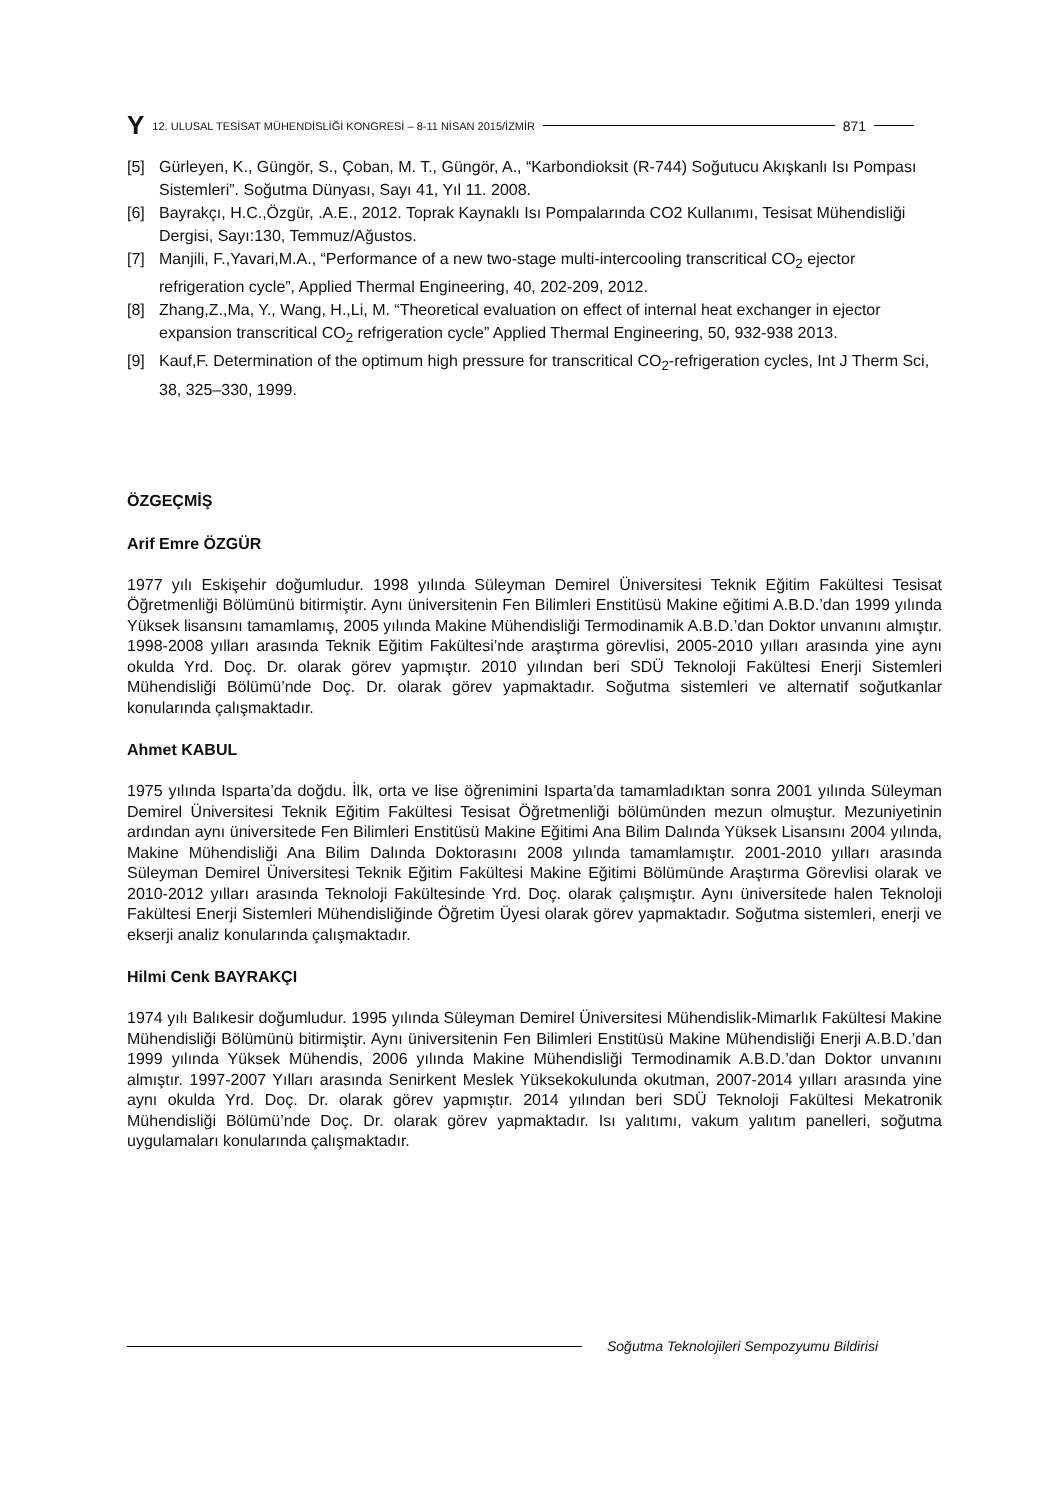Y 12. ULUSAL TESİSAT MÜHENDİSLİĞİ KONGRESİ – 8-11 NİSAN 2015/İZMİR 871
[5] Gürleyen, K., Güngör, S., Çoban, M. T., Güngör, A., “Karbondioksit (R-744) Soğutucu Akışkanlı Isı Pompası Sistemleri”. Soğutma Dünyası, Sayı 41, Yıl 11. 2008.
[6] Bayrakçı, H.C.,Özgür, .A.E., 2012. Toprak Kaynaklı Isı Pompalarında CO2 Kullanımı, Tesisat Mühendisliği Dergisi, Sayı:130, Temmuz/Ağustos.
[7] Manjili, F.,Yavari,M.A., “Performance of a new two-stage multi-intercooling transcritical CO<sub>2</sub> ejector refrigeration cycle”, Applied Thermal Engineering, 40, 202-209, 2012.
[8] Zhang,Z.,Ma, Y., Wang, H.,Li, M. “Theoretical evaluation on effect of internal heat exchanger in ejector expansion transcritical CO<sub>2</sub> refrigeration cycle” Applied Thermal Engineering, 50, 932-938 2013.
[9] Kauf,F. Determination of the optimum high pressure for transcritical CO<sub>2</sub>-refrigeration cycles, Int J Therm Sci, 38, 325–330, 1999.
ÖZGEÇMİŞ
Arif Emre ÖZGÜR
1977 yılı Eskişehir doğumludur. 1998 yılında Süleyman Demirel Üniversitesi Teknik Eğitim Fakültesi Tesisat Öğretmenliği Bölümünü bitirmiştir. Aynı üniversitenin Fen Bilimleri Enstitüsü Makine eğitimi A.B.D.’dan 1999 yılında Yüksek lisansını tamamlamış, 2005 yılında Makine Mühendisliği Termodinamik A.B.D.’dan Doktor unvanını almıştır. 1998-2008 yılları arasında Teknik Eğitim Fakültesi’nde araştırma görevlisi, 2005-2010 yılları arasında yine aynı okulda Yrd. Doç. Dr. olarak görev yapmıştır. 2010 yılından beri SDÜ Teknoloji Fakültesi Enerji Sistemleri Mühendisliği Bölümü’nde Doç. Dr. olarak görev yapmaktadır. Soğutma sistemleri ve alternatif soğutkanlar konularında çalışmaktadır.
Ahmet KABUL
1975 yılında Isparta’da doğdu. İlk, orta ve lise öğrenimini Isparta’da tamamladıktan sonra 2001 yılında Süleyman Demirel Üniversitesi Teknik Eğitim Fakültesi Tesisat Öğretmenliği bölümünden mezun olmuştur. Mezuniyetinin ardından aynı üniversitede Fen Bilimleri Enstitüsü Makine Eğitimi Ana Bilim Dalında Yüksek Lisansını 2004 yılında, Makine Mühendisliği Ana Bilim Dalında Doktorasını 2008 yılında tamamlamıştır. 2001-2010 yılları arasında Süleyman Demirel Üniversitesi Teknik Eğitim Fakültesi Makine Eğitimi Bölümünde Araştırma Görevlisi olarak ve 2010-2012 yılları arasında Teknoloji Fakültesinde Yrd. Doç. olarak çalışmıştır. Aynı üniversitede halen Teknoloji Fakültesi Enerji Sistemleri Mühendisliğinde Öğretim Üyesi olarak görev yapmaktadır. Soğutma sistemleri, enerji ve ekserji analiz konularında çalışmaktadır.
Hilmi Cenk BAYRAKÇI
1974 yılı Balıkesir doğumludur. 1995 yılında Süleyman Demirel Üniversitesi Mühendislik-Mimarlık Fakültesi Makine Mühendisliği Bölümünü bitirmiştir. Aynı üniversitenin Fen Bilimleri Enstitüsü Makine Mühendisliği Enerji A.B.D.’dan 1999 yılında Yüksek Mühendis, 2006 yılında Makine Mühendisliği Termodinamik A.B.D.’dan Doktor unvanını almıştır. 1997-2007 Yılları arasında Senirkent Meslek Yüksekokulunda okutman, 2007-2014 yılları arasında yine aynı okulda Yrd. Doç. Dr. olarak görev yapmıştır. 2014 yılından beri SDÜ Teknoloji Fakültesi Mekatronik Mühendisliği Bölümü’nde Doç. Dr. olarak görev yapmaktadır. Isı yalıtımı, vakum yalıtım panelleri, soğutma uygulamaları konularında çalışmaktadır.
Soğutma Teknolojileri Sempozyumu Bildirisi